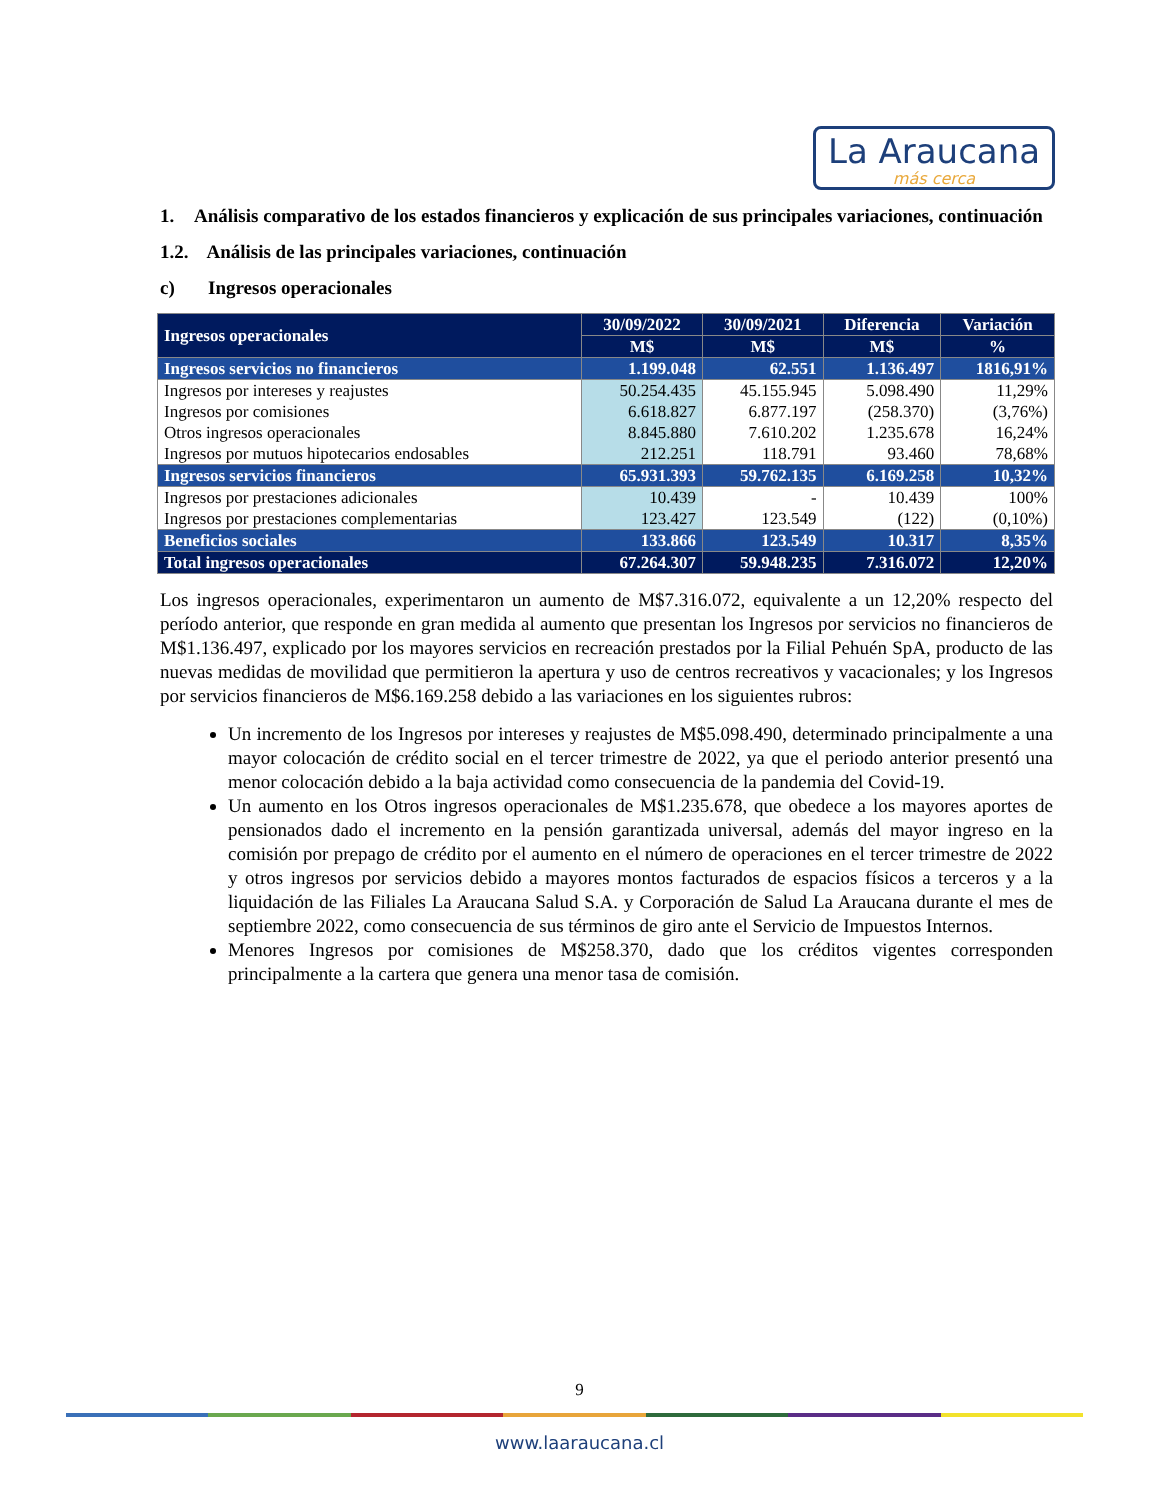La Araucana
más cerca
1. Análisis comparativo de los estados financieros y explicación de sus principales variaciones, continuación
1.2. Análisis de las principales variaciones, continuación
c) Ingresos operacionales
| Ingresos operacionales | 30/09/2022 | 30/09/2021 | Diferencia | Variación |
| --- | --- | --- | --- | --- |
| | M$ | M$ | M$ | % |
| Ingresos servicios no financieros | 1.199.048 | 62.551 | 1.136.497 | 1816,91% |
| Ingresos por intereses y reajustes | 50.254.435 | 45.155.945 | 5.098.490 | 11,29% |
| Ingresos por comisiones | 6.618.827 | 6.877.197 | (258.370) | (3,76%) |
| Otros ingresos operacionales | 8.845.880 | 7.610.202 | 1.235.678 | 16,24% |
| Ingresos por mutuos hipotecarios endosables | 212.251 | 118.791 | 93.460 | 78,68% |
| Ingresos servicios financieros | 65.931.393 | 59.762.135 | 6.169.258 | 10,32% |
| Ingresos por prestaciones adicionales | 10.439 | - | 10.439 | 100% |
| Ingresos por prestaciones complementarias | 123.427 | 123.549 | (122) | (0,10%) |
| Beneficios sociales | 133.866 | 123.549 | 10.317 | 8,35% |
| Total ingresos operacionales | 67.264.307 | 59.948.235 | 7.316.072 | 12,20% |
Los ingresos operacionales, experimentaron un aumento de M$7.316.072, equivalente a un 12,20% respecto del período anterior, que responde en gran medida al aumento que presentan los Ingresos por servicios no financieros de M$1.136.497, explicado por los mayores servicios en recreación prestados por la Filial Pehuén SpA, producto de las nuevas medidas de movilidad que permitieron la apertura y uso de centros recreativos y vacacionales; y los Ingresos por servicios financieros de M$6.169.258 debido a las variaciones en los siguientes rubros:
Un incremento de los Ingresos por intereses y reajustes de M$5.098.490, determinado principalmente a una mayor colocación de crédito social en el tercer trimestre de 2022, ya que el periodo anterior presentó una menor colocación debido a la baja actividad como consecuencia de la pandemia del Covid-19.
Un aumento en los Otros ingresos operacionales de M$1.235.678, que obedece a los mayores aportes de pensionados dado el incremento en la pensión garantizada universal, además del mayor ingreso en la comisión por prepago de crédito por el aumento en el número de operaciones en el tercer trimestre de 2022 y otros ingresos por servicios debido a mayores montos facturados de espacios físicos a terceros y a la liquidación de las Filiales La Araucana Salud S.A. y Corporación de Salud La Araucana durante el mes de septiembre 2022, como consecuencia de sus términos de giro ante el Servicio de Impuestos Internos.
Menores Ingresos por comisiones de M$258.370, dado que los créditos vigentes corresponden principalmente a la cartera que genera una menor tasa de comisión.
9
www.laaraucana.cl